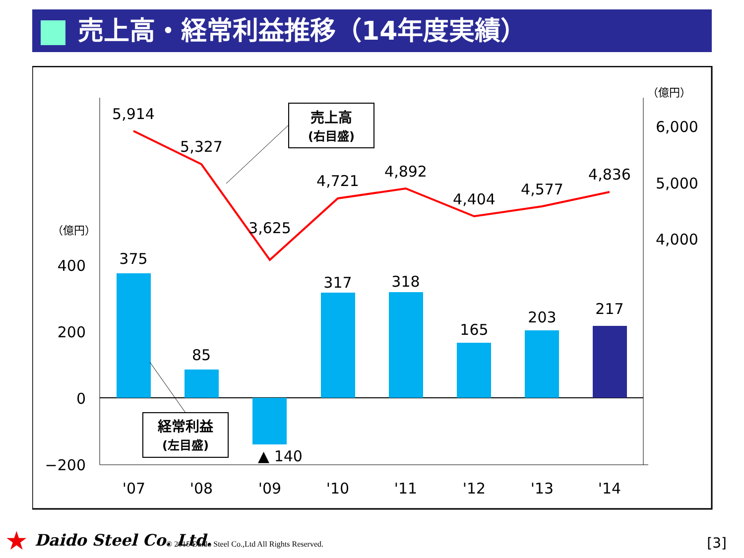売上高・経常利益推移（14年度実績）
5,914
5,327
3,625
4,721
4,892
4,404
4,577
4,836
375
85
▲ 140
317
318
165
203
217
'07
'08
'09
'10
'11
'12
'13
'14
400
200
0
−200
6,000
5,000
4,000
（億円）
（億円）
売上高
(右目盛)
経常利益
(左目盛)
★ Daido Steel Co. Ltd. © 2015 Daido Steel Co.,Ltd All Rights Reserved. [3]